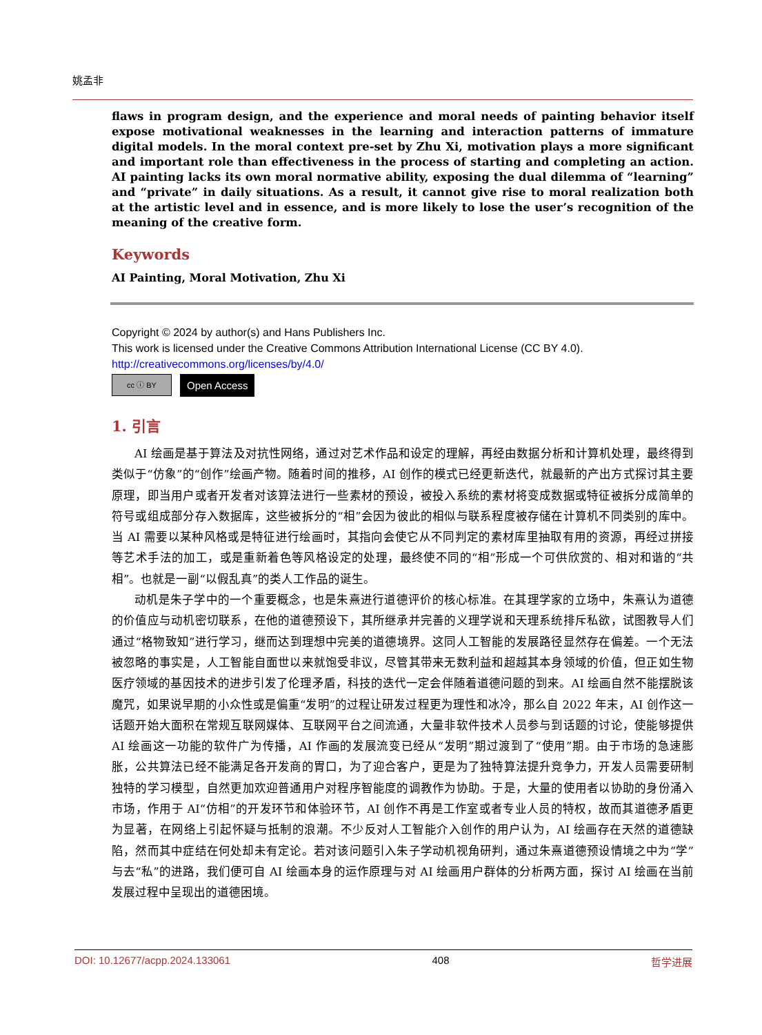姚孟非
flaws in program design, and the experience and moral needs of painting behavior itself expose motivational weaknesses in the learning and interaction patterns of immature digital models. In the moral context pre-set by Zhu Xi, motivation plays a more significant and important role than effectiveness in the process of starting and completing an action. AI painting lacks its own moral normative ability, exposing the dual dilemma of “learning” and “private” in daily situations. As a result, it cannot give rise to moral realization both at the artistic level and in essence, and is more likely to lose the user’s recognition of the meaning of the creative form.
Keywords
AI Painting, Moral Motivation, Zhu Xi
Copyright © 2024 by author(s) and Hans Publishers Inc.
This work is licensed under the Creative Commons Attribution International License (CC BY 4.0).
http://creativecommons.org/licenses/by/4.0/
cc ⓘ BY
Open Access
1. 引言
AI 绘画是基于算法及对抗性网络，通过对艺术作品和设定的理解，再经由数据分析和计算机处理，最终得到类似于“仿象”的“创作”绘画产物。随着时间的推移，AI 创作的模式已经更新迭代，就最新的产出方式探讨其主要原理，即当用户或者开发者对该算法进行一些素材的预设，被投入系统的素材将变成数据或特征被拆分成简单的符号或组成部分存入数据库，这些被拆分的“相”会因为彼此的相似与联系程度被存储在计算机不同类别的库中。当 AI 需要以某种风格或是特征进行绘画时，其指向会使它从不同判定的素材库里抽取有用的资源，再经过拼接等艺术手法的加工，或是重新着色等风格设定的处理，最终使不同的“相”形成一个可供欣赏的、相对和谐的“共相”。也就是一副“以假乱真”的类人工作品的诞生。
动机是朱子学中的一个重要概念，也是朱熹进行道德评价的核心标准。在其理学家的立场中，朱熹认为道德的价值应与动机密切联系，在他的道德预设下，其所继承并完善的义理学说和天理系统排斥私欲，试图教导人们通过“格物致知”进行学习，继而达到理想中完美的道德境界。这同人工智能的发展路径显然存在偏差。一个无法被忽略的事实是，人工智能自面世以来就饱受非议，尽管其带来无数利益和超越其本身领域的价值，但正如生物医疗领域的基因技术的进步引发了伦理矛盾，科技的迭代一定会伴随着道德问题的到来。AI 绘画自然不能摆脱该魔咒，如果说早期的小众性或是偏重“发明”的过程让研发过程更为理性和冰冷，那么自 2022 年末，AI 创作这一话题开始大面积在常规互联网媒体、互联网平台之间流通，大量非软件技术人员参与到话题的讨论，使能够提供 AI 绘画这一功能的软件广为传播，AI 作画的发展流变已经从“发明”期过渡到了“使用”期。由于市场的急速膨胀，公共算法已经不能满足各开发商的胃口，为了迎合客户，更是为了独特算法提升竞争力，开发人员需要研制独特的学习模型，自然更加欢迎普通用户对程序智能度的调教作为协助。于是，大量的使用者以协助的身份涌入市场，作用于 AI“仿相”的开发环节和体验环节，AI 创作不再是工作室或者专业人员的特权，故而其道德矛盾更为显著，在网络上引起怀疑与抵制的浪潮。不少反对人工智能介入创作的用户认为，AI 绘画存在天然的道德缺陷，然而其中症结在何处却未有定论。若对该问题引入朱子学动机视角研判，通过朱熹道德预设情境之中为“学”与去“私”的进路，我们便可自 AI 绘画本身的运作原理与对 AI 绘画用户群体的分析两方面，探讨 AI 绘画在当前发展过程中呈现出的道德困境。
DOI: 10.12677/acpp.2024.133061 408 哲学进展